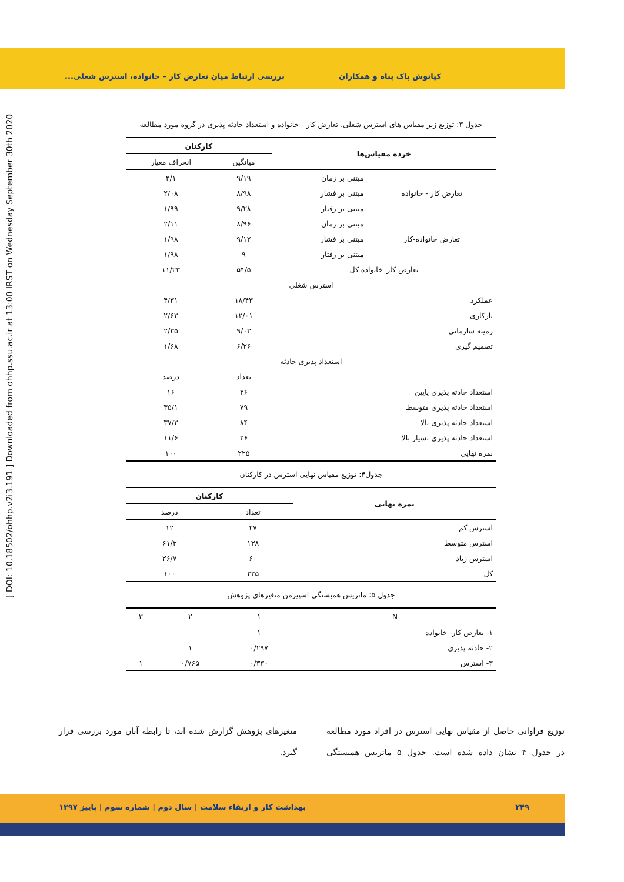کیانوش پاک پناه و همکاران بررسی ارتباط میان تعارض کار – خانواده، استرس شغلی...
[ DOI: 10.18502/ohhp.v2i3.191 ] Downloaded from ohhp.ssu.ac.ir at 13:00 IRST on Wednesday September 30th 2020
جدول ۳: توزیع زیر مقیاس های استرس شغلی، تعارض کار - خانواده و استعداد حادثه پذیری در گروه مورد مطالعه
| خرده مقیاس‌ها | | کارکنان | |
| --- | --- | --- | --- |
| | | میانگین | انحراف معیار |
| تعارض کار - خانواده | مبتنی بر زمان | ۹/۱۹ | ۲/۱ |
| | مبتنی بر فشار | ۸/۹۸ | ۲/۰۸ |
| | مبتنی بر رفتار | ۹/۲۸ | ۱/۹۹ |
| تعارض خانواده-کار | مبتنی بر زمان | ۸/۹۶ | ۲/۱۱ |
| | مبتنی بر فشار | ۹/۱۲ | ۱/۹۸ |
| | مبتنی بر رفتار | ۹ | ۱/۹۸ |
| تعارض کار–خانواده کل | | ۵۴/۵ | ۱۱/۲۳ |
| استرس شغلی | | | |
| عملکرد | | ۱۸/۴۳ | ۴/۳۱ |
| بارکاری | | ۱۲/۰۱ | ۲/۶۳ |
| زمینه سازمانی | | ۹/۰۳ | ۲/۳۵ |
| تصمیم گیری | | ۶/۲۶ | ۱/۶۸ |
| استعداد پذیری حادثه | | | |
| | | تعداد | درصد |
| استعداد حادثه پذیری پایین | | ۳۶ | ۱۶ |
| استعداد حادثه پذیری متوسط | | ۷۹ | ۳۵/۱ |
| استعداد حادثه پذیری بالا | | ۸۴ | ۳۷/۳ |
| استعداد حادثه پذیری بسیار بالا | | ۲۶ | ۱۱/۶ |
| نمره نهایی | | ۲۲۵ | ۱۰۰ |
جدول۴: توزیع مقیاس نهایی استرس در کارکنان
| نمره نهایی | کارکنان | |
| --- | --- | --- |
| | تعداد | درصد |
| استرس کم | ۲۷ | ۱۲ |
| استرس متوسط | ۱۳۸ | ۶۱/۳ |
| استرس زیاد | ۶۰ | ۲۶/۷ |
| کل | ۲۲۵ | ۱۰۰ |
جدول ۵: ماتریس همبستگی اسپیرمن متغیرهای پژوهش
| N | ۱ | ۲ | ۳ |
| --- | --- | --- | --- |
| ۱- تعارض کار- خانواده | ۱ | | |
| ۲- حادثه پذیری | ۰/۲۹۷ | ۱ | |
| ۳- استرس | ۰/۳۳۰ | ۰/۷۶۵ | ۱ |
توزیع فراوانی حاصل از مقیاس نهایی استرس در افراد مورد مطالعه در جدول ۴ نشان داده شده است. جدول ۵ ماتریس همبستگی متغیرهای پژوهش گزارش شده اند، تا رابطه آنان مورد بررسی قرار گیرد.
۲۴۹ بهداشت کار و ارتقاء سلامت | سال دوم | شماره سوم | پاییز ۱۳۹۷